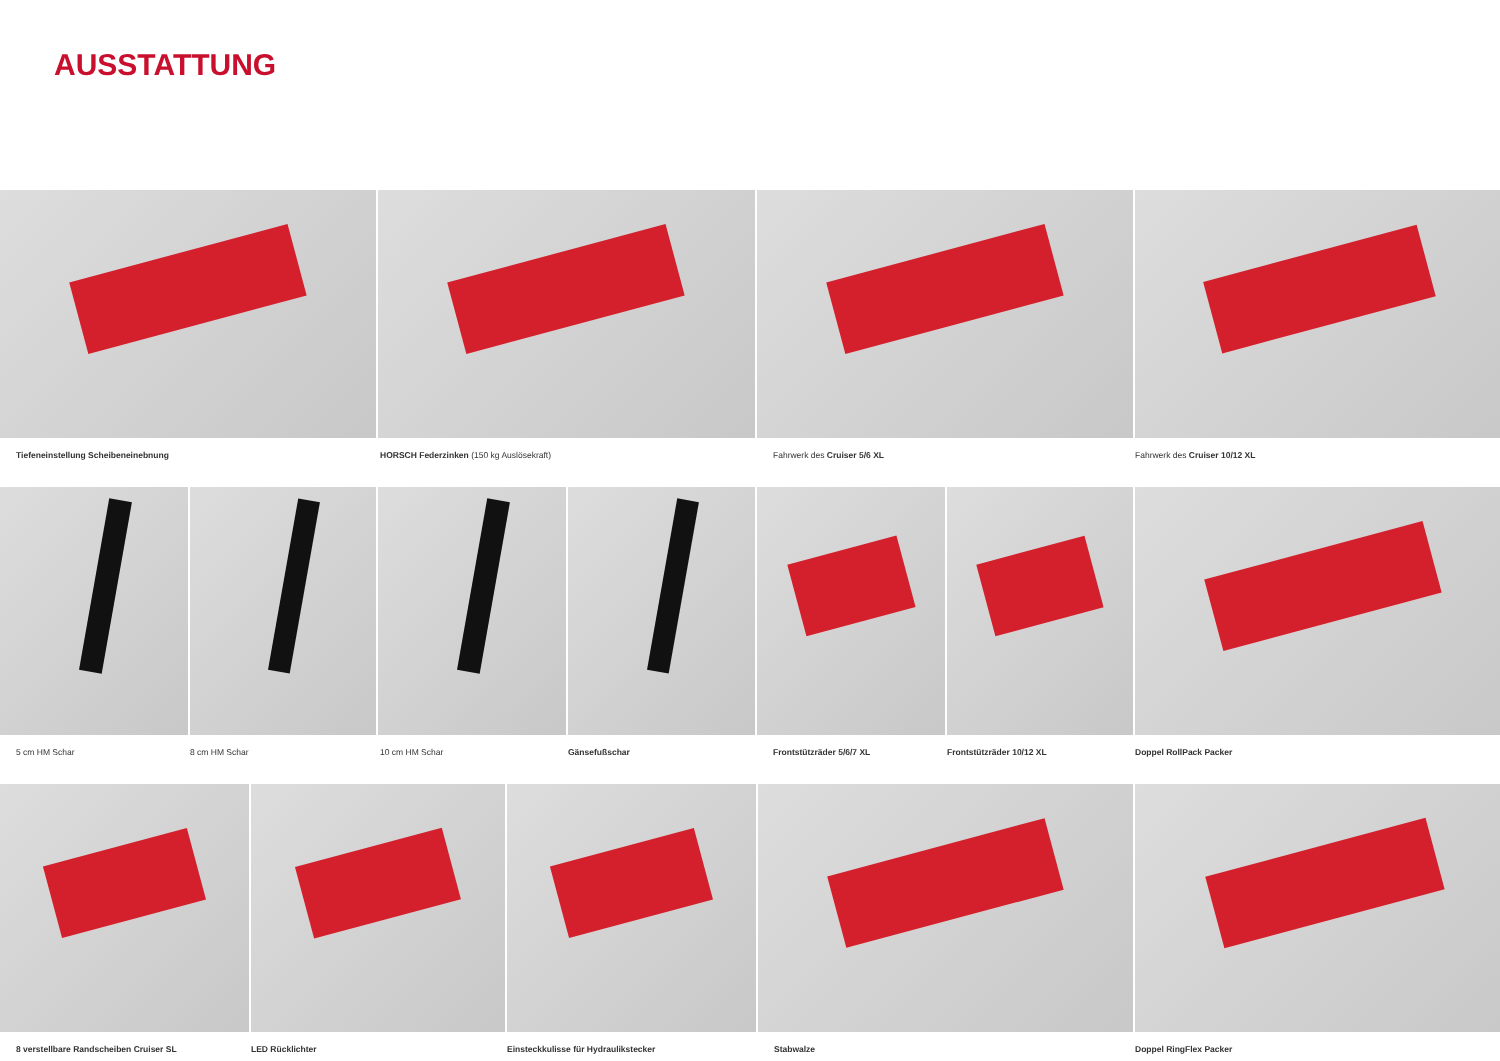AUSSTATTUNG
Tiefeneinstellung Scheibeneinebnung HORSCH Federzinken (150 kg Auslösekraft)
Fahrwerk des Cruiser 5/6 XL Fahrwerk des Cruiser 10/12 XL
5 cm HM Schar 8 cm HM Schar 10 cm HM Schar Gänsefußschar Frontstützräder 5/6/7 XL
Frontstützräder 10/12 XL
Doppel RollPack Packer
8 verstellbare Randscheiben Cruiser SL
LED Rücklichter Einsteckkulisse für Hydraulikstecker
Stabwalze Doppel RingFlex Packer